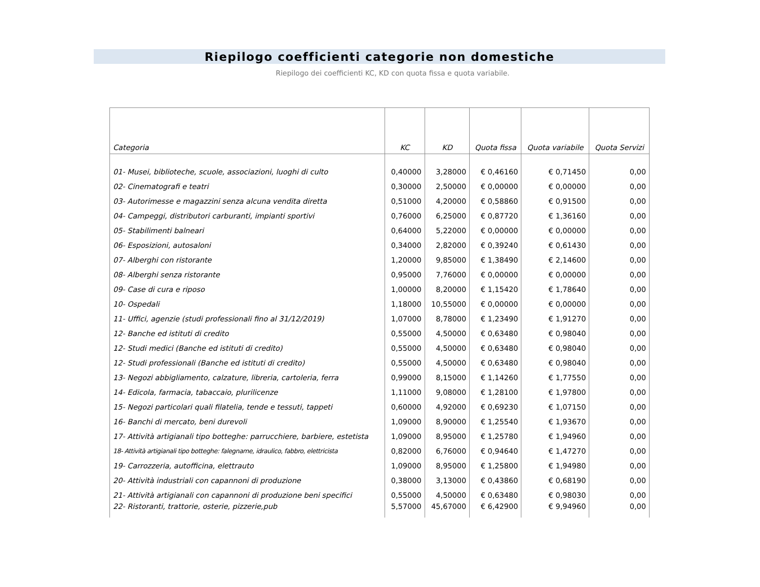Riepilogo coefficienti categorie non domestiche
Riepilogo dei coefficienti KC, KD con quota fissa e quota variabile.
| Categoria | KC | KD | Quota fissa | Quota variabile | Quota Servizi |
| --- | --- | --- | --- | --- | --- |
| 01- Musei, biblioteche, scuole, associazioni, luoghi di culto | 0,40000 | 3,28000 | € 0,46160 | € 0,71450 | 0,00 |
| 02- Cinematografi e teatri | 0,30000 | 2,50000 | € 0,00000 | € 0,00000 | 0,00 |
| 03- Autorimesse e magazzini senza alcuna vendita diretta | 0,51000 | 4,20000 | € 0,58860 | € 0,91500 | 0,00 |
| 04- Campeggi, distributori carburanti, impianti sportivi | 0,76000 | 6,25000 | € 0,87720 | € 1,36160 | 0,00 |
| 05- Stabilimenti balneari | 0,64000 | 5,22000 | € 0,00000 | € 0,00000 | 0,00 |
| 06- Esposizioni, autosaloni | 0,34000 | 2,82000 | € 0,39240 | € 0,61430 | 0,00 |
| 07- Alberghi con ristorante | 1,20000 | 9,85000 | € 1,38490 | € 2,14600 | 0,00 |
| 08- Alberghi senza ristorante | 0,95000 | 7,76000 | € 0,00000 | € 0,00000 | 0,00 |
| 09- Case di cura e riposo | 1,00000 | 8,20000 | € 1,15420 | € 1,78640 | 0,00 |
| 10- Ospedali | 1,18000 | 10,55000 | € 0,00000 | € 0,00000 | 0,00 |
| 11- Uffici, agenzie (studi professionali fino al 31/12/2019) | 1,07000 | 8,78000 | € 1,23490 | € 1,91270 | 0,00 |
| 12- Banche ed istituti di credito | 0,55000 | 4,50000 | € 0,63480 | € 0,98040 | 0,00 |
| 12- Studi medici (Banche ed istituti di credito) | 0,55000 | 4,50000 | € 0,63480 | € 0,98040 | 0,00 |
| 12- Studi professionali (Banche ed istituti di credito) | 0,55000 | 4,50000 | € 0,63480 | € 0,98040 | 0,00 |
| 13- Negozi abbigliamento, calzature, libreria, cartoleria, ferra | 0,99000 | 8,15000 | € 1,14260 | € 1,77550 | 0,00 |
| 14- Edicola, farmacia, tabaccaio, plurilicenze | 1,11000 | 9,08000 | € 1,28100 | € 1,97800 | 0,00 |
| 15- Negozi particolari quali filatelia, tende e tessuti, tappeti | 0,60000 | 4,92000 | € 0,69230 | € 1,07150 | 0,00 |
| 16- Banchi di mercato, beni durevoli | 1,09000 | 8,90000 | € 1,25540 | € 1,93670 | 0,00 |
| 17- Attività artigianali tipo botteghe: parrucchiere, barbiere, estetista | 1,09000 | 8,95000 | € 1,25780 | € 1,94960 | 0,00 |
| 18- Attività artigianali tipo botteghe: falegname, idraulico, fabbro, elettricista | 0,82000 | 6,76000 | € 0,94640 | € 1,47270 | 0,00 |
| 19- Carrozzeria, autofficina, elettrauto | 1,09000 | 8,95000 | € 1,25800 | € 1,94980 | 0,00 |
| 20- Attività industriali con capannoni di produzione | 0,38000 | 3,13000 | € 0,43860 | € 0,68190 | 0,00 |
| 21- Attività artigianali con capannoni di produzione beni specifici | 0,55000 | 4,50000 | € 0,63480 | € 0,98030 | 0,00 |
| 22- Ristoranti, trattorie, osterie, pizzerie,pub | 5,57000 | 45,67000 | € 6,42900 | € 9,94960 | 0,00 |